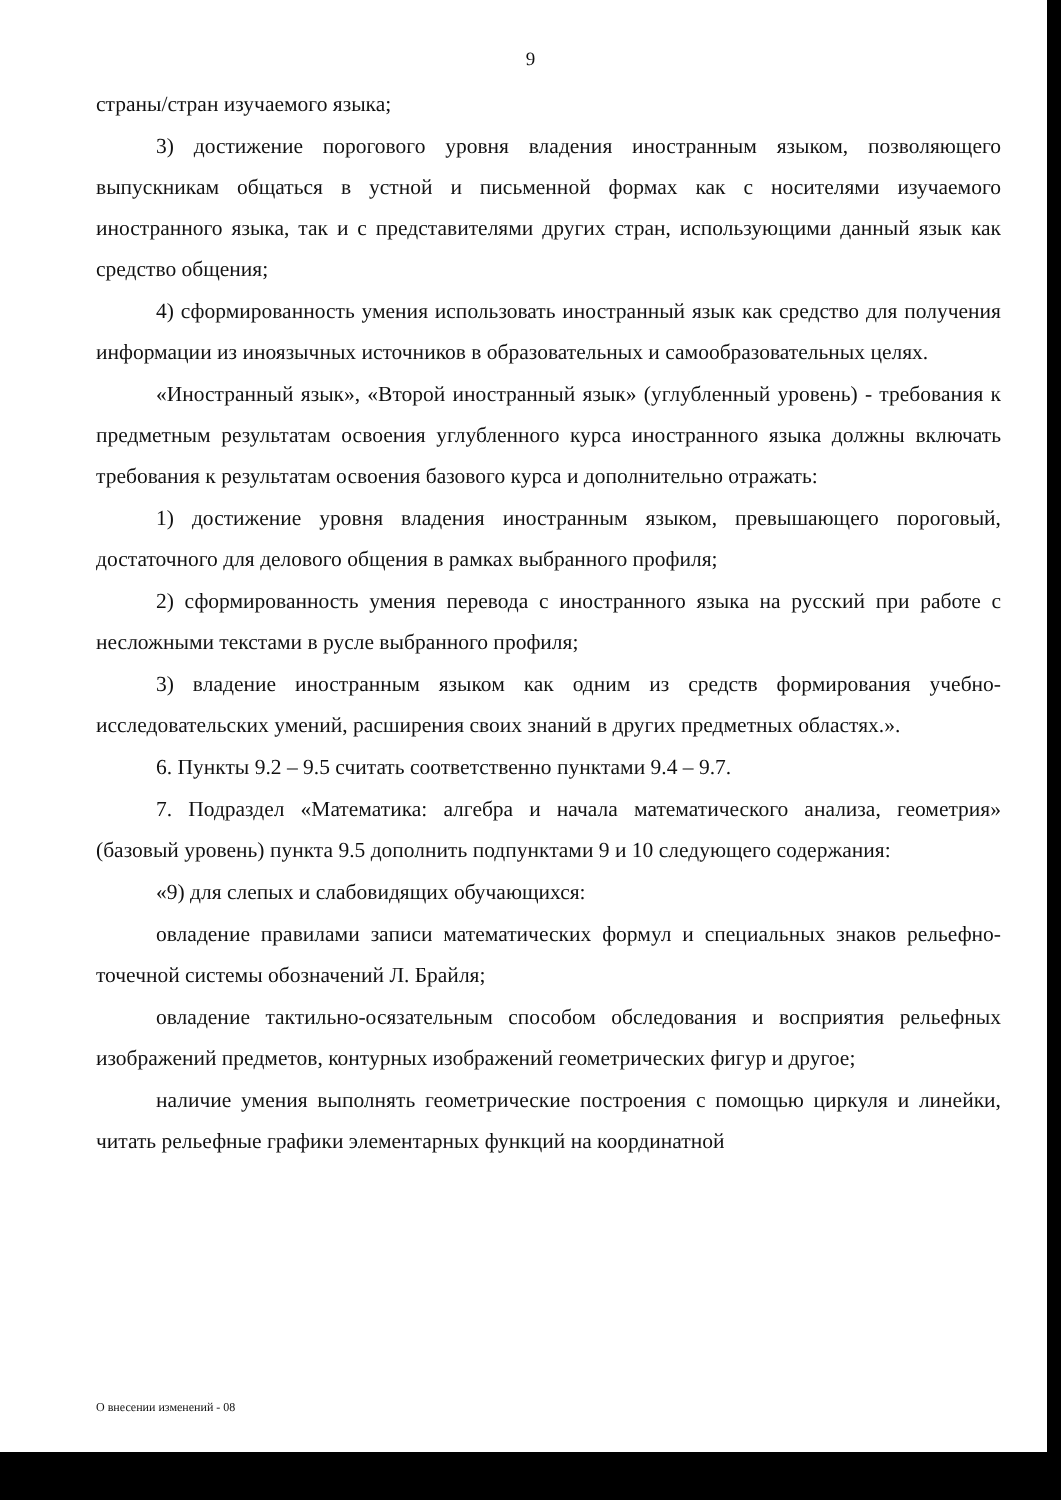9
страны/стран изучаемого языка;
3) достижение порогового уровня владения иностранным языком, позволяющего выпускникам общаться в устной и письменной формах как с носителями изучаемого иностранного языка, так и с представителями других стран, использующими данный язык как средство общения;
4) сформированность умения использовать иностранный язык как средство для получения информации из иноязычных источников в образовательных и самообразовательных целях.
«Иностранный язык», «Второй иностранный язык» (углубленный уровень) - требования к предметным результатам освоения углубленного курса иностранного языка должны включать требования к результатам освоения базового курса и дополнительно отражать:
1) достижение уровня владения иностранным языком, превышающего пороговый, достаточного для делового общения в рамках выбранного профиля;
2) сформированность умения перевода с иностранного языка на русский при работе с несложными текстами в русле выбранного профиля;
3) владение иностранным языком как одним из средств формирования учебно-исследовательских умений, расширения своих знаний в других предметных областях.».
6. Пункты 9.2 – 9.5 считать соответственно пунктами 9.4 – 9.7.
7. Подраздел «Математика: алгебра и начала математического анализа, геометрия» (базовый уровень) пункта 9.5 дополнить подпунктами 9 и 10 следующего содержания:
«9) для слепых и слабовидящих обучающихся:
овладение правилами записи математических формул и специальных знаков рельефно-точечной системы обозначений Л. Брайля;
овладение тактильно-осязательным способом обследования и восприятия рельефных изображений предметов, контурных изображений геометрических фигур и другое;
наличие умения выполнять геометрические построения с помощью циркуля и линейки, читать рельефные графики элементарных функций на координатной
О внесении изменений - 08